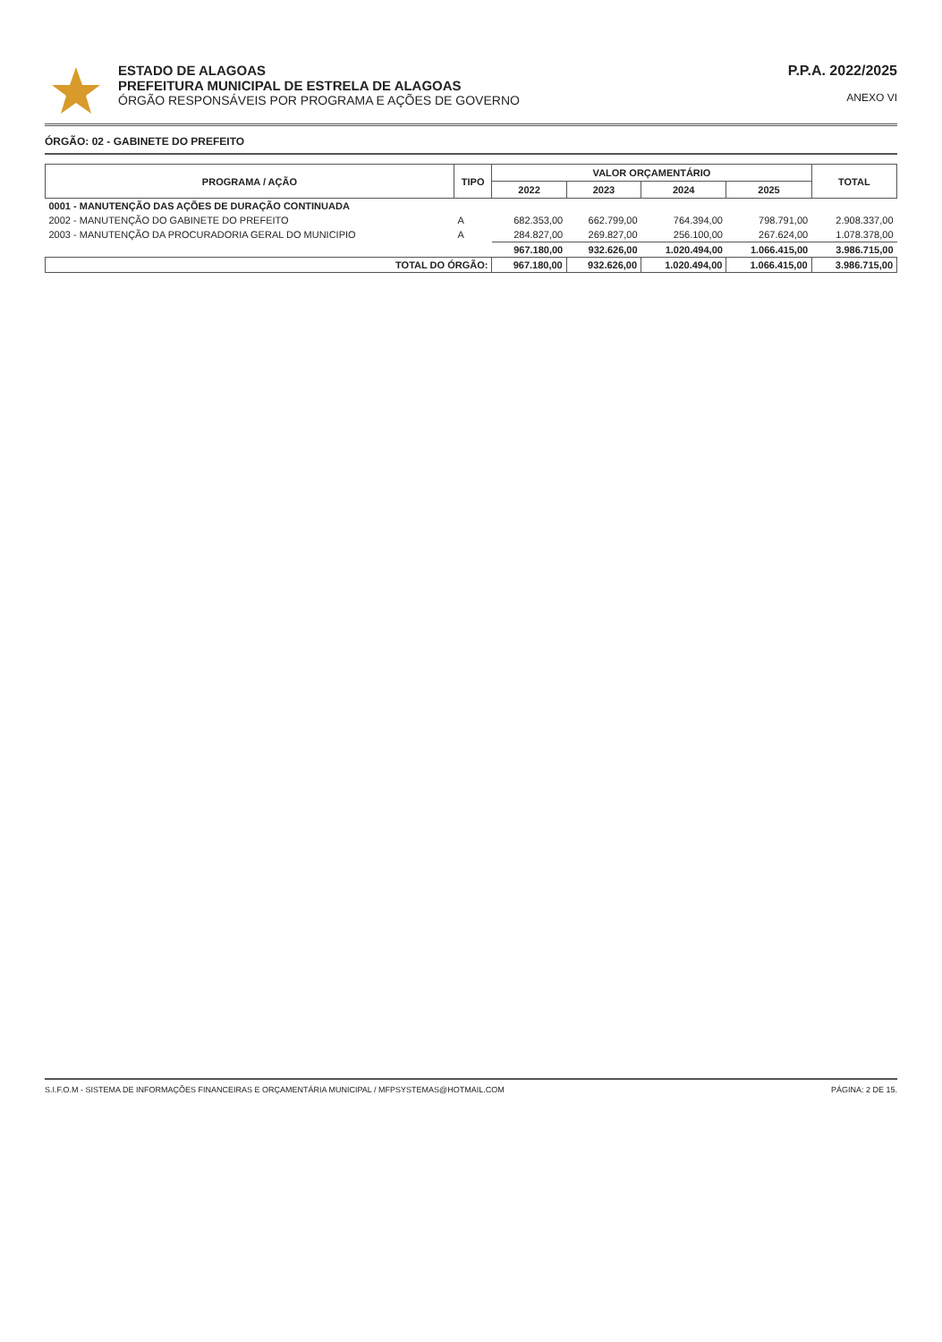ESTADO DE ALAGOAS
PREFEITURA MUNICIPAL DE ESTRELA DE ALAGOAS
ÓRGÃO RESPONSÁVEIS POR PROGRAMA E AÇÕES DE GOVERNO
P.P.A. 2022/2025
ANEXO VI
ÓRGÃO: 02 - GABINETE DO PREFEITO
| PROGRAMA / AÇÃO | TIPO | VALOR ORÇAMENTÁRIO | | | | TOTAL |
| --- | --- | --- | --- | --- | --- | --- |
| | | 2022 | 2023 | 2024 | 2025 | |
| 0001 - MANUTENÇÃO DAS AÇÕES DE DURAÇÃO CONTINUADA | | | | | | |
| 2002 - MANUTENÇÃO DO GABINETE DO PREFEITO | A | 682.353,00 | 662.799,00 | 764.394,00 | 798.791,00 | 2.908.337,00 |
| 2003 - MANUTENÇÃO DA PROCURADORIA GERAL DO MUNICIPIO | A | 284.827,00 | 269.827,00 | 256.100,00 | 267.624,00 | 1.078.378,00 |
| | | 967.180,00 | 932.626,00 | 1.020.494,00 | 1.066.415,00 | 3.986.715,00 |
| TOTAL DO ÓRGÃO: | | 967.180,00 | 932.626,00 | 1.020.494,00 | 1.066.415,00 | 3.986.715,00 |
S.I.F.O.M - SISTEMA DE INFORMAÇÕES FINANCEIRAS E ORÇAMENTÁRIA MUNICIPAL / MFPSYSTEMAS@HOTMAIL.COM PÁGINA: 2 DE 15.